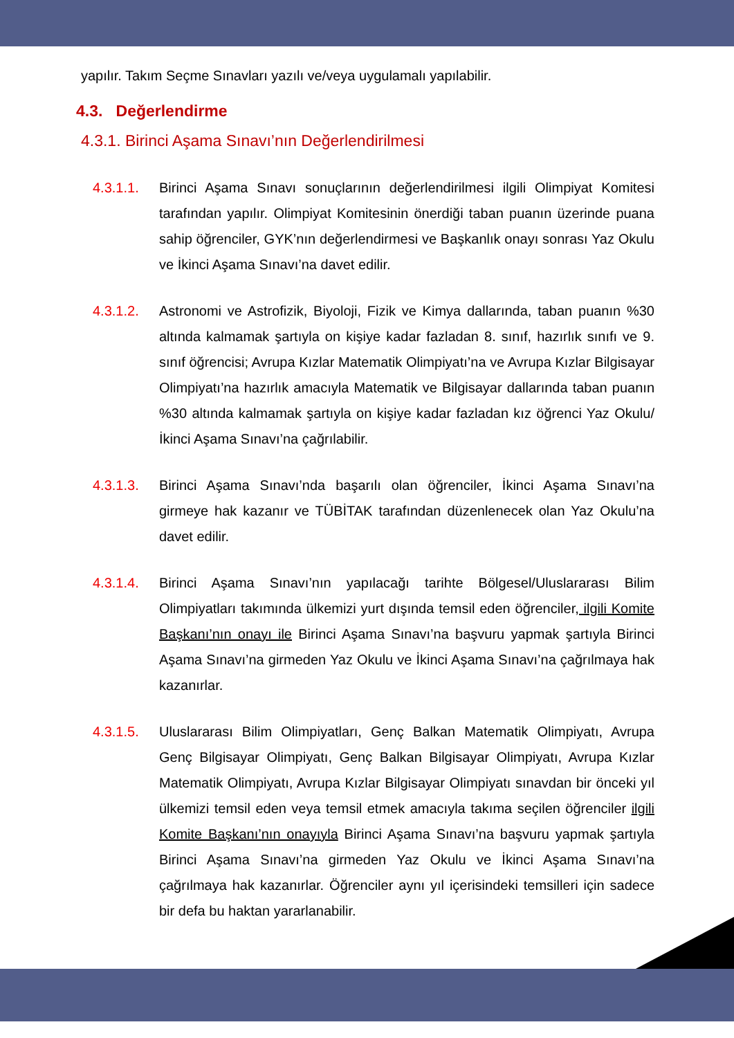yapılır. Takım Seçme Sınavları yazılı ve/veya uygulamalı yapılabilir.
4.3. Değerlendirme
4.3.1. Birinci Aşama Sınavı’nın Değerlendirilmesi
4.3.1.1. Birinci Aşama Sınavı sonuçlarının değerlendirilmesi ilgili Olimpiyat Komitesi tarafından yapılır. Olimpiyat Komitesinin önerdiği taban puanın üzerinde puana sahip öğrenciler, GYK’nın değerlendirmesi ve Başkanlık onayı sonrası Yaz Okulu ve İkinci Aşama Sınavı’na davet edilir.
4.3.1.2. Astronomi ve Astrofizik, Biyoloji, Fizik ve Kimya dallarında, taban puanın %30 altında kalmamak şartıyla on kişiye kadar fazladan 8. sınıf, hazırlık sınıfı ve 9. sınıf öğrencisi; Avrupa Kızlar Matematik Olimpiyatı’na ve Avrupa Kızlar Bilgisayar Olimpiyatı’na hazırlık amacıyla Matematik ve Bilgisayar dallarında taban puanın %30 altında kalmamak şartıyla on kişiye kadar fazladan kız öğrenci Yaz Okulu/İkinci Aşama Sınavı’na çağrılabilir.
4.3.1.3. Birinci Aşama Sınavı’nda başarılı olan öğrenciler, İkinci Aşama Sınavı’na girmeye hak kazanır ve TÜBİTAK tarafından düzenlenecek olan Yaz Okulu’na davet edilir.
4.3.1.4. Birinci Aşama Sınavı’nın yapılacağı tarihte Bölgesel/Uluslararası Bilim Olimpiyatları takımında ülkemizi yurt dışında temsil eden öğrenciler, ilgili Komite Başkanı’nın onayı ile Birinci Aşama Sınavı’na başvuru yapmak şartıyla Birinci Aşama Sınavı’na girmeden Yaz Okulu ve İkinci Aşama Sınavı’na çağrılmaya hak kazanırlar.
4.3.1.5. Uluslararası Bilim Olimpiyatları, Genç Balkan Matematik Olimpiyatı, Avrupa Genç Bilgisayar Olimpiyatı, Genç Balkan Bilgisayar Olimpiyatı, Avrupa Kızlar Matematik Olimpiyatı, Avrupa Kızlar Bilgisayar Olimpiyatı sınavdan bir önceki yıl ülkemizi temsil eden veya temsil etmek amacıyla takıma seçilen öğrenciler ilgili Komite Başkanı’nın onayıyla Birinci Aşama Sınavı’na başvuru yapmak şartıyla Birinci Aşama Sınavı’na girmeden Yaz Okulu ve İkinci Aşama Sınavı’na çağrılmaya hak kazanırlar. Öğrenciler aynı yıl içerisindeki temsilleri için sadece bir defa bu haktan yararlanabilir.